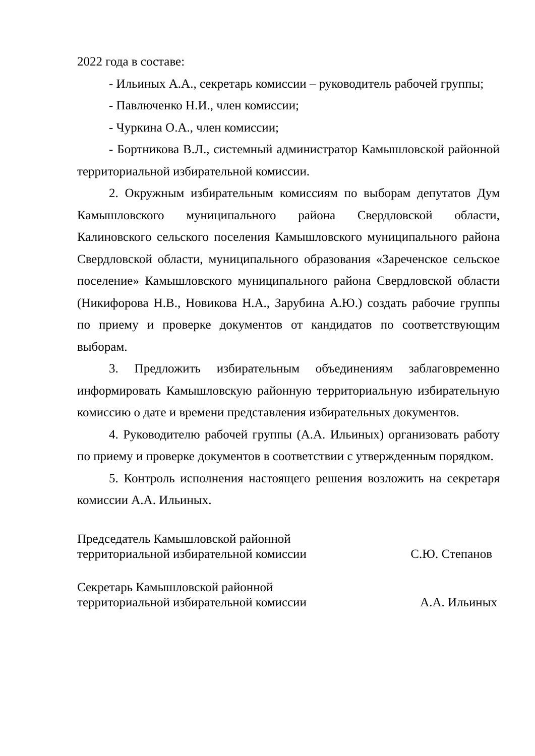2022 года в составе:
- Ильиных А.А., секретарь комиссии – руководитель рабочей группы;
- Павлюченко Н.И., член комиссии;
- Чуркина О.А., член комиссии;
- Бортникова В.Л., системный администратор Камышловской районной территориальной избирательной комиссии.
2. Окружным избирательным комиссиям по выборам депутатов Дум Камышловского муниципального района Свердловской области, Калиновского сельского поселения Камышловского муниципального района Свердловской области, муниципального образования «Зареченское сельское поселение» Камышловского муниципального района Свердловской области (Никифорова Н.В., Новикова Н.А., Зарубина А.Ю.) создать рабочие группы по приему и проверке документов от кандидатов по соответствующим выборам.
3. Предложить избирательным объединениям заблаговременно информировать Камышловскую районную территориальную избирательную комиссию о дате и времени представления избирательных документов.
4. Руководителю рабочей группы (А.А. Ильиных) организовать работу по приему и проверке документов в соответствии с утвержденным порядком.
5. Контроль исполнения настоящего решения возложить на секретаря комиссии А.А. Ильиных.
Председатель Камышловской районной
территориальной избирательной комиссии С.Ю. Степанов
Секретарь Камышловской районной
территориальной избирательной комиссии А.А. Ильиных